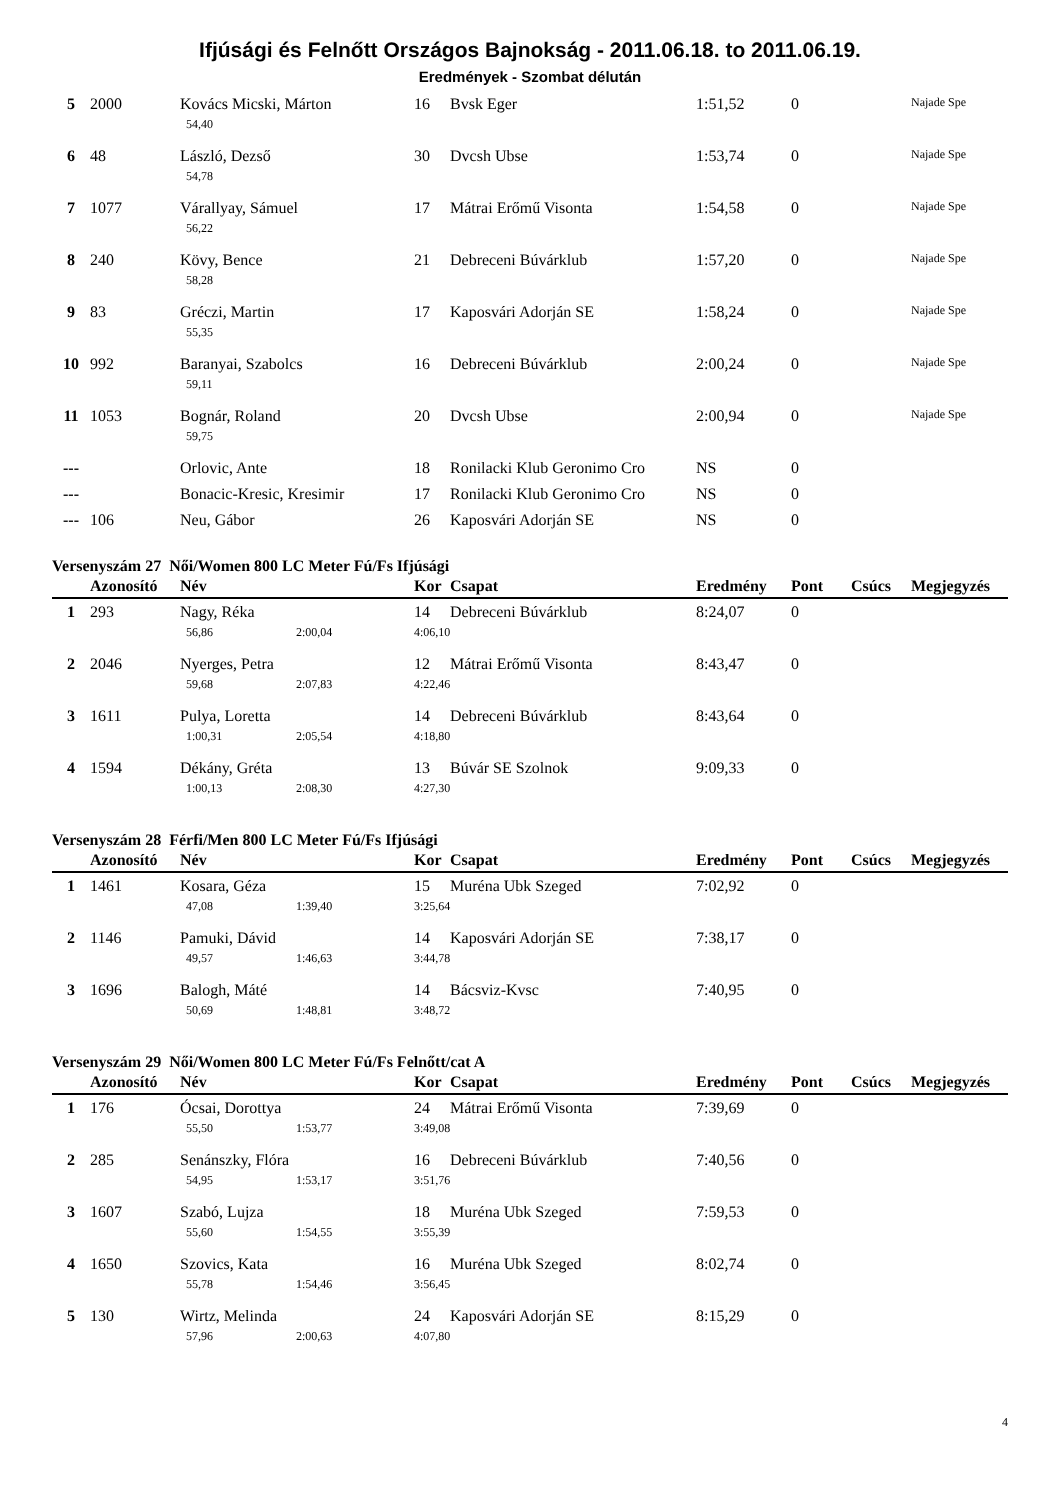Ifjúsági és Felnőtt Országos Bajnokság - 2011.06.18. to 2011.06.19.
Eredmények - Szombat délután
| 5 | 2000 | Kovács Micski, Márton | 16 | Bvsk Eger | 1:51,52 | 0 | | Najade Spe |
| | | 54,40 | | | | | | |
| 6 | 48 | László, Dezső | 30 | Dvcsh Ubse | 1:53,74 | 0 | | Najade Spe |
| | | 54,78 | | | | | | |
| 7 | 1077 | Várallyay, Sámuel | 17 | Mátrai Erőmű Visonta | 1:54,58 | 0 | | Najade Spe |
| | | 56,22 | | | | | | |
| 8 | 240 | Kövy, Bence | 21 | Debreceni Búvárklub | 1:57,20 | 0 | | Najade Spe |
| | | 58,28 | | | | | | |
| 9 | 83 | Gréczi, Martin | 17 | Kaposvári Adorján SE | 1:58,24 | 0 | | Najade Spe |
| | | 55,35 | | | | | | |
| 10 | 992 | Baranyai, Szabolcs | 16 | Debreceni Búvárklub | 2:00,24 | 0 | | Najade Spe |
| | | 59,11 | | | | | | |
| 11 | 1053 | Bognár, Roland | 20 | Dvcsh Ubse | 2:00,94 | 0 | | Najade Spe |
| | | 59,75 | | | | | | |
| --- | | Orlovic, Ante | 18 | Ronilacki Klub Geronimo Cro | NS | 0 | | |
| --- | | Bonacic-Kresic, Kresimir | 17 | Ronilacki Klub Geronimo Cro | NS | 0 | | |
| --- | 106 | Neu, Gábor | 26 | Kaposvári Adorján SE | NS | 0 | | |
Versenyszám 27 Női/Women 800 LC Meter Fú/Fs Ifjúsági
| | Azonosító | Név | | Kor | Csapat | Eredmény | Pont | Csúcs | Megjegyzés |
| --- | --- | --- | --- | --- | --- | --- | --- | --- | --- |
| 1 | 293 | Nagy, Réka | | 14 | Debreceni Búvárklub | 8:24,07 | 0 | | |
| | | 56,86 | 2:00,04 | 4:06,10 | | | | | |
| 2 | 2046 | Nyerges, Petra | | 12 | Mátrai Erőmű Visonta | 8:43,47 | 0 | | |
| | | 59,68 | 2:07,83 | 4:22,46 | | | | | |
| 3 | 1611 | Pulya, Loretta | | 14 | Debreceni Búvárklub | 8:43,64 | 0 | | |
| | | 1:00,31 | 2:05,54 | 4:18,80 | | | | | |
| 4 | 1594 | Dékány, Gréta | | 13 | Búvár SE Szolnok | 9:09,33 | 0 | | |
| | | 1:00,13 | 2:08,30 | 4:27,30 | | | | | |
Versenyszám 28 Férfi/Men 800 LC Meter Fú/Fs Ifjúsági
| | Azonosító | Név | | Kor | Csapat | Eredmény | Pont | Csúcs | Megjegyzés |
| --- | --- | --- | --- | --- | --- | --- | --- | --- | --- |
| 1 | 1461 | Kosara, Géza | | 15 | Muréna Ubk Szeged | 7:02,92 | 0 | | |
| | | 47,08 | 1:39,40 | 3:25,64 | | | | | |
| 2 | 1146 | Pamuki, Dávid | | 14 | Kaposvári Adorján SE | 7:38,17 | 0 | | |
| | | 49,57 | 1:46,63 | 3:44,78 | | | | | |
| 3 | 1696 | Balogh, Máté | | 14 | Bácsviz-Kvsc | 7:40,95 | 0 | | |
| | | 50,69 | 1:48,81 | 3:48,72 | | | | | |
Versenyszám 29 Női/Women 800 LC Meter Fú/Fs Felnőtt/cat A
| | Azonosító | Név | | Kor | Csapat | Eredmény | Pont | Csúcs | Megjegyzés |
| --- | --- | --- | --- | --- | --- | --- | --- | --- | --- |
| 1 | 176 | Ócsai, Dorottya | | 24 | Mátrai Erőmű Visonta | 7:39,69 | 0 | | |
| | | 55,50 | 1:53,77 | 3:49,08 | | | | | |
| 2 | 285 | Senánszky, Flóra | | 16 | Debreceni Búvárklub | 7:40,56 | 0 | | |
| | | 54,95 | 1:53,17 | 3:51,76 | | | | | |
| 3 | 1607 | Szabó, Lujza | | 18 | Muréna Ubk Szeged | 7:59,53 | 0 | | |
| | | 55,60 | 1:54,55 | 3:55,39 | | | | | |
| 4 | 1650 | Szovics, Kata | | 16 | Muréna Ubk Szeged | 8:02,74 | 0 | | |
| | | 55,78 | 1:54,46 | 3:56,45 | | | | | |
| 5 | 130 | Wirtz, Melinda | | 24 | Kaposvári Adorján SE | 8:15,29 | 0 | | |
| | | 57,96 | 2:00,63 | 4:07,80 | | | | | |
4